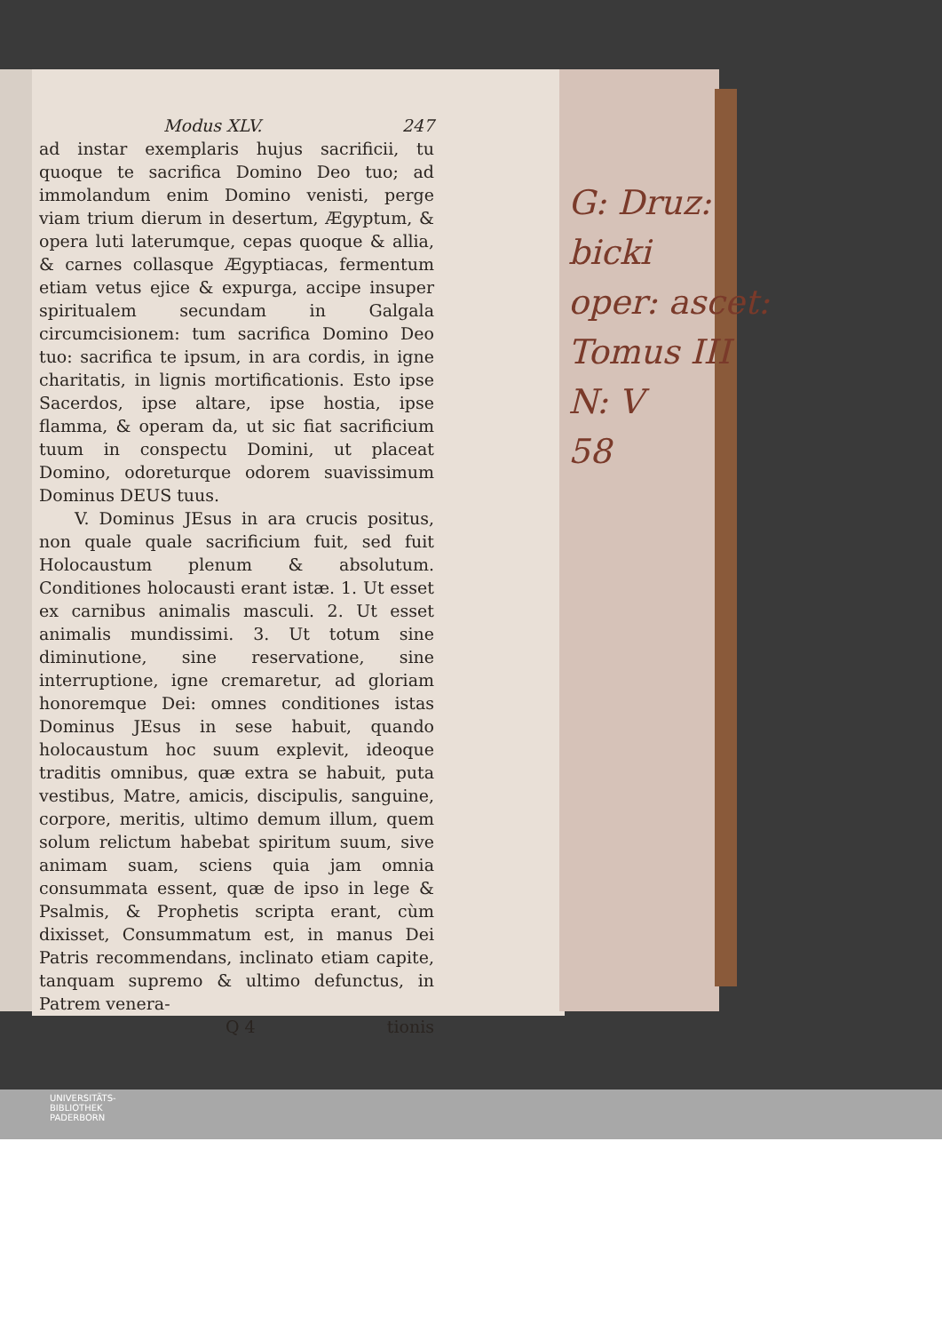Modus XLV. 247
ad instar exemplaris hujus sacrificii, tu quoque te sacrifica Domino Deo tuo; ad immolandum enim Domino venisti, perge viam trium dierum in desertum, Ægyptum, & opera luti laterumque, cepas quoque & allia, & carnes collasque Ægyptiacas, fermentum etiam vetus ejice & expurga, accipe insuper spiritualem secundam in Galgala circumcisionem: tum sacrifica Domino Deo tuo: sacrifica te ipsum, in ara cordis, in igne charitatis, in lignis mortificationis. Esto ipse Sacerdos, ipse altare, ipse hostia, ipse flamma, & operam da, ut sic fiat sacrificium tuum in conspectu Domini, ut placeat Domino, odoreturque odorem suavissimum Dominus DEUS tuus.
V. Dominus JEsus in ara crucis positus, non quale quale sacrificium fuit, sed fuit Holocaustum plenum & absolutum. Conditiones holocausti erant istæ. 1. Ut esset ex carnibus animalis masculi. 2. Ut esset animalis mundissimi. 3. Ut totum sine diminutione, sine reservatione, sine interruptione, igne cremaretur, ad gloriam honoremque Dei: omnes conditiones istas Dominus JEsus in sese habuit, quando holocaustum hoc suum explevit, ideoque traditis omnibus, quæ extra se habuit, puta vestibus, Matre, amicis, discipulis, sanguine, corpore, meritis, ultimo demum illum, quem solum relictum habebat spiritum suum, sive animam suam, sciens quia jam omnia consummata essent, quæ de ipso in lege & Psalmis, & Prophetis scripta erant, cùm dixisset, Consummatum est, in manus Dei Patris recommendans, inclinato etiam capite, tanquam supremo & ultimo defunctus, in Patrem venera-
Q 4 tionis
G: Druz:
bicki
oper: ascet:
Tomus III
N: V
58
UNIVERSITÄTS-
BIBLIOTHEK
PADERBORN